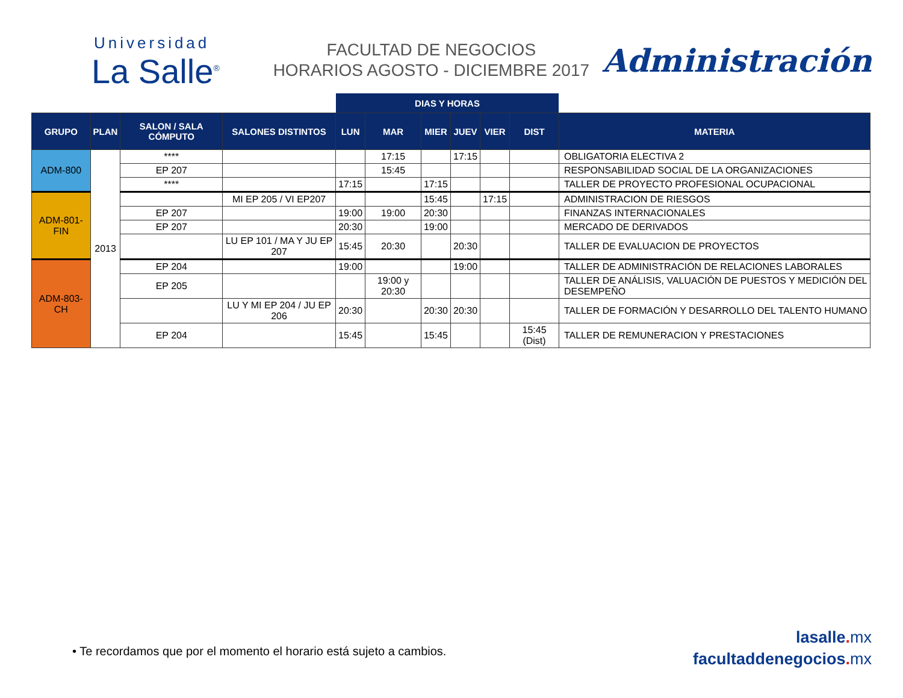Universidad
La Salle<sup>®</sup>
FACULTAD DE NEGOCIOS
HORARIOS AGOSTO - DICIEMBRE 2017
Administración
| | | | | DIAS Y HORAS | | | | | | |
| --- | --- | --- | --- | --- | --- | --- | --- | --- | --- | --- |
| GRUPO | PLAN | SALON / SALA CÓMPUTO | SALONES DISTINTOS | LUN | MAR | MIER | JUEV | VIER | DIST | MATERIA |
| ADM-800 | 2013 | **** | | | 17:15 | | 17:15 | | | OBLIGATORIA ELECTIVA 2 |
| | | EP 207 | | | 15:45 | | | | | RESPONSABILIDAD SOCIAL DE LA ORGANIZACIONES |
| | | **** | | 17:15 | | 17:15 | | | | TALLER DE PROYECTO PROFESIONAL OCUPACIONAL |
| ADM-801-FIN | | | MI EP 205 / VI EP207 | | | 15:45 | | 17:15 | | ADMINISTRACION DE RIESGOS |
| | | EP 207 | | 19:00 | 19:00 | 20:30 | | | | FINANZAS INTERNACIONALES |
| | | EP 207 | | 20:30 | | 19:00 | | | | MERCADO DE DERIVADOS |
| | | | LU EP 101 / MA Y JU EP 207 | 15:45 | 20:30 | | 20:30 | | | TALLER DE EVALUACION DE PROYECTOS |
| ADM-803-CH | | EP 204 | | 19:00 | | | 19:00 | | | TALLER DE ADMINISTRACIÓN DE RELACIONES LABORALES |
| | | EP 205 | | | 19:00 y 20:30 | | | | | TALLER DE ANÁLISIS, VALUACIÓN DE PUESTOS Y MEDICIÓN DEL DESEMPEÑO |
| | | | LU Y MI EP 204 / JU EP 206 | 20:30 | | 20:30 | 20:30 | | | TALLER DE FORMACIÓN Y DESARROLLO DEL TALENTO HUMANO |
| | | EP 204 | | 15:45 | | 15:45 | | | 15:45 (Dist) | TALLER DE REMUNERACION Y PRESTACIONES |
• Te recordamos que por el momento el horario está sujeto a cambios.
lasalle. mx
facultaddenegocios. mx